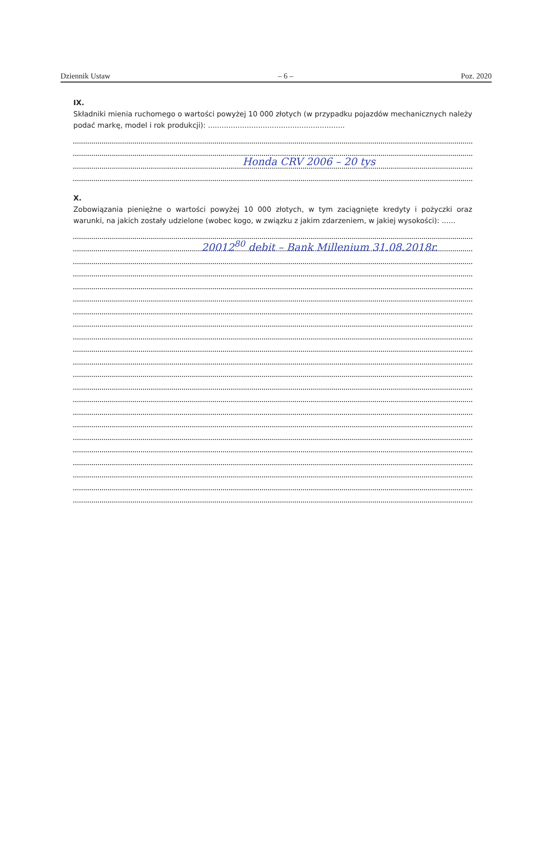Dziennik Ustaw – 6 – Poz. 2020
IX.
Składniki mienia ruchomego o wartości powyżej 10 000 złotych (w przypadku pojazdów mechanicznych należy podać markę, model i rok produkcji): ............................................................
Honda CRV 2006 – 20 tys
X.
Zobowiązania pieniężne o wartości powyżej 10 000 złotych, w tym zaciągnięte kredyty i pożyczki oraz warunki, na jakich zostały udzielone (wobec kogo, w związku z jakim zdarzeniem, w jakiej wysokości): ......
20012<sup>80</sup> debit – Bank Millenium 31.08.2018r.